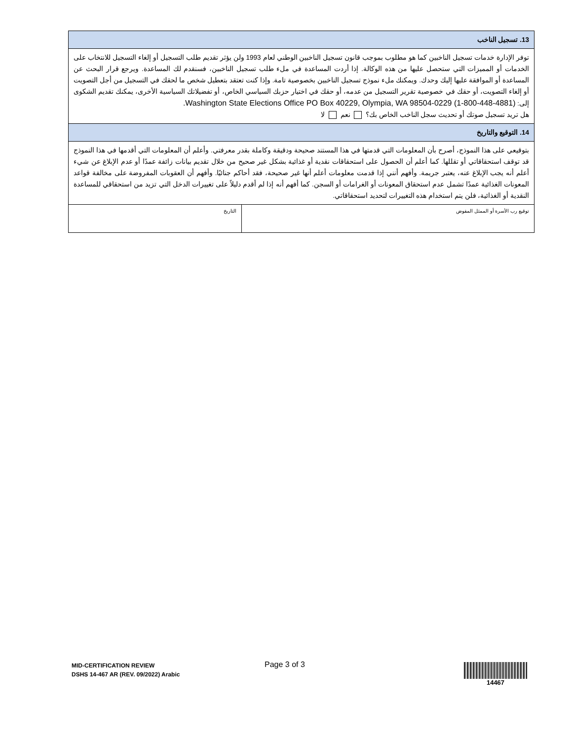| 13. تسجيل الناخب | |
| توفر الإدارة خدمات تسجيل الناخبين كما هو مطلوب بموجب قانون تسجيل الناخبين الوطني لعام 1993 ولن يؤثر تقديم طلب التسجيل أو إلغاء التسجيل للانتخاب على الخدمات أو المميزات التي ستحصل عليها من هذه الوكالة. إذا أردت المساعدة في ملء طلب تسجيل الناخبين، فسنقدم لك المساعدة. ويرجع قرار البحث عن المساعدة أو الموافقة عليها إليك وحدك. ويمكنك ملء نموذج تسجيل الناخبين بخصوصية تامة. وإذا كنت تعتقد بتعطيل شخص ما لحقك في التسجيل من أجل التصويت أو إلغاء التصويت، أو حقك في خصوصية تقرير التسجيل من عدمه، أو حقك في اختيار حزبك السياسي الخاص، أو تفضيلاتك السياسية الأخرى، يمكنك تقديم الشكوى إلى: Washington State Elections Office PO Box 40229, Olympia, WA 98504-0229 (1-800-448-4881). هل تريد تسجيل صوتك أو تحديث سجل الناخب الخاص بك؟ نعم لا | |
| 14. التوقيع والتاريخ | |
| بتوقيعي على هذا النموذج، أصرح بأن المعلومات التي قدمتها في هذا المستند صحيحة ودقيقة وكاملة بقدر معرفتي. وأعلم أن المعلومات التي أقدمها في هذا النموذج قد توقف استحقاقاتي أو تقللها. كما أعلم أن الحصول على استحقاقات نقدية أو غذائية بشكل غير صحيح من خلال تقديم بيانات زائفة عمدًا أو عدم الإبلاغ عن شيء أعلم أنه يجب الإبلاغ عنه، يعتبر جريمة. وأفهم أنني إذا قدمت معلومات أعلم أنها غير صحيحة، فقد أحاكم جنائيًا. وأفهم أن العقوبات المفروضة على مخالفة قواعد المعونات الغذائية عمدًا تشمل عدم استحقاق المعونات أو الغرامات أو السجن. كما أفهم أنه إذا لم أقدم دليلاً على تغييرات الدخل التي تزيد من استحقاقي للمساعدة النقدية أو الغذائية، فلن يتم استخدام هذه التغييرات لتحديد استحقاقاتي. | |
| توقيع رب الأسرة أو الممثل المفوض | التاريخ |
MID-CERTIFICATION REVIEW
DSHS 14-467 AR (REV. 09/2022) Arabic
Page 3 of 3 14467